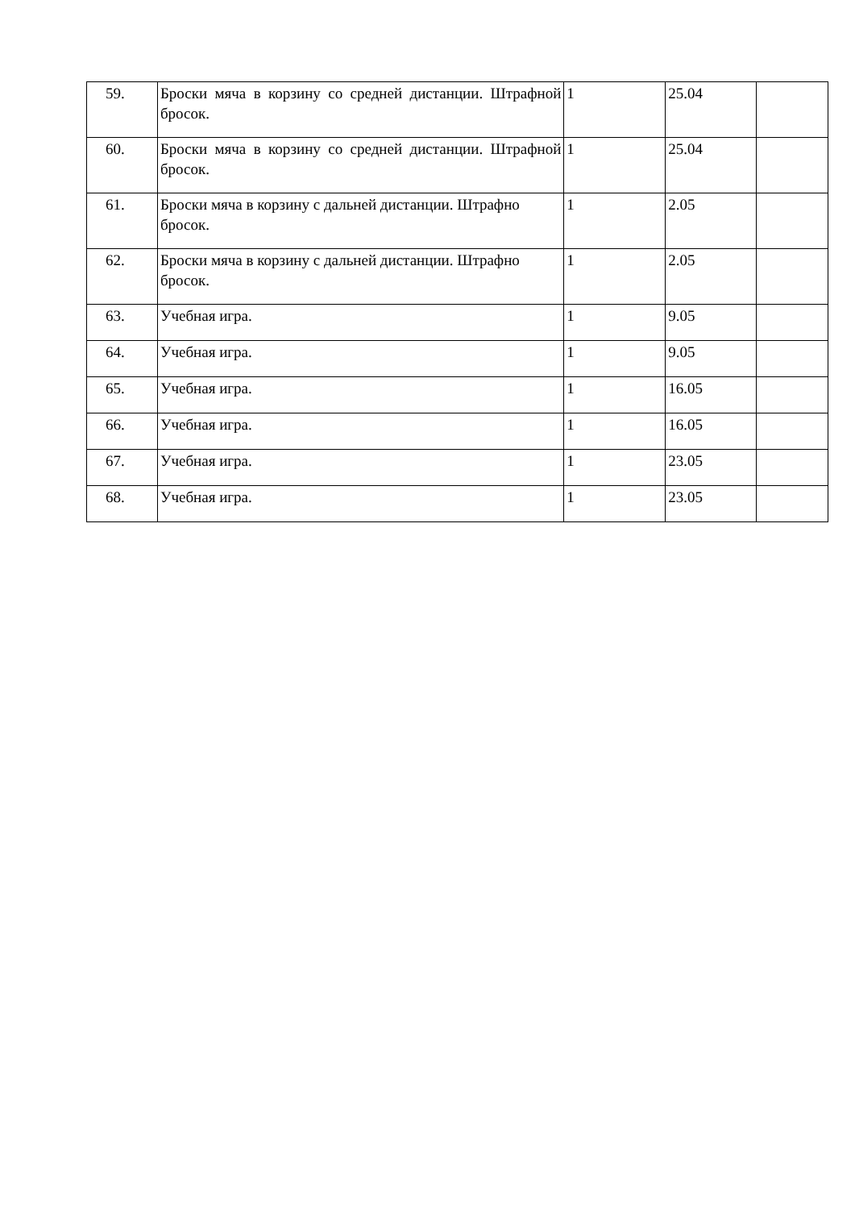| 59. | Броски мяча в корзину со средней дистанции. Штрафной бросок. | 1 | 25.04 | |
| 60. | Броски мяча в корзину со средней дистанции. Штрафной бросок. | 1 | 25.04 | |
| 61. | Броски мяча в корзину с дальней дистанции. Штрафно бросок. | 1 | 2.05 | |
| 62. | Броски мяча в корзину с дальней дистанции. Штрафно бросок. | 1 | 2.05 | |
| 63. | Учебная игра. | 1 | 9.05 | |
| 64. | Учебная игра. | 1 | 9.05 | |
| 65. | Учебная игра. | 1 | 16.05 | |
| 66. | Учебная игра. | 1 | 16.05 | |
| 67. | Учебная игра. | 1 | 23.05 | |
| 68. | Учебная игра. | 1 | 23.05 | |